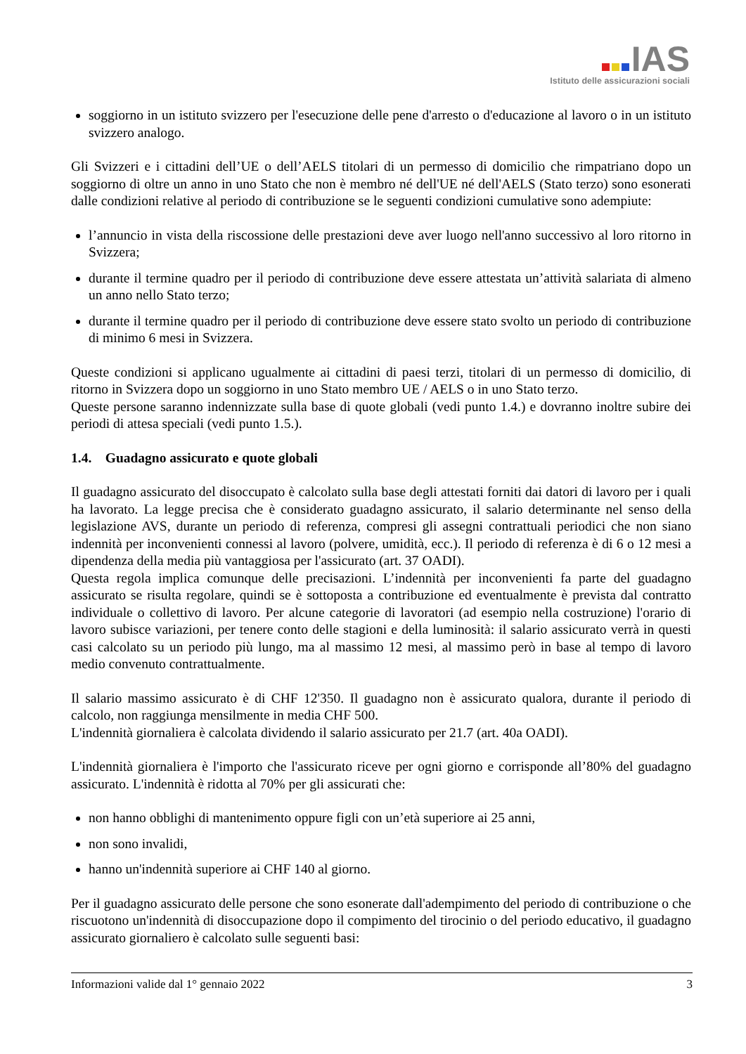IAS
Istituto delle assicurazioni sociali
soggiorno in un istituto svizzero per l'esecuzione delle pene d'arresto o d'educazione al lavoro o in un istituto svizzero analogo.
Gli Svizzeri e i cittadini dell’UE o dell’AELS titolari di un permesso di domicilio che rimpatriano dopo un soggiorno di oltre un anno in uno Stato che non è membro né dell'UE né dell'AELS (Stato terzo) sono esonerati dalle condizioni relative al periodo di contribuzione se le seguenti condizioni cumulative sono adempiute:
l’annuncio in vista della riscossione delle prestazioni deve aver luogo nell'anno successivo al loro ritorno in Svizzera;
durante il termine quadro per il periodo di contribuzione deve essere attestata un’attività salariata di almeno un anno nello Stato terzo;
durante il termine quadro per il periodo di contribuzione deve essere stato svolto un periodo di contribuzione di minimo 6 mesi in Svizzera.
Queste condizioni si applicano ugualmente ai cittadini di paesi terzi, titolari di un permesso di domicilio, di ritorno in Svizzera dopo un soggiorno in uno Stato membro UE / AELS o in uno Stato terzo.
Queste persone saranno indennizzate sulla base di quote globali (vedi punto 1.4.) e dovranno inoltre subire dei periodi di attesa speciali (vedi punto 1.5.).
1.4. Guadagno assicurato e quote globali
Il guadagno assicurato del disoccupato è calcolato sulla base degli attestati forniti dai datori di lavoro per i quali ha lavorato. La legge precisa che è considerato guadagno assicurato, il salario determinante nel senso della legislazione AVS, durante un periodo di referenza, compresi gli assegni contrattuali periodici che non siano indennità per inconvenienti connessi al lavoro (polvere, umidità, ecc.). Il periodo di referenza è di 6 o 12 mesi a dipendenza della media più vantaggiosa per l'assicurato (art. 37 OADI).
Questa regola implica comunque delle precisazioni. L’indennità per inconvenienti fa parte del guadagno assicurato se risulta regolare, quindi se è sottoposta a contribuzione ed eventualmente è prevista dal contratto individuale o collettivo di lavoro. Per alcune categorie di lavoratori (ad esempio nella costruzione) l'orario di lavoro subisce variazioni, per tenere conto delle stagioni e della luminosità: il salario assicurato verrà in questi casi calcolato su un periodo più lungo, ma al massimo 12 mesi, al massimo però in base al tempo di lavoro medio convenuto contrattualmente.
Il salario massimo assicurato è di CHF 12'350. Il guadagno non è assicurato qualora, durante il periodo di calcolo, non raggiunga mensilmente in media CHF 500.
L'indennità giornaliera è calcolata dividendo il salario assicurato per 21.7 (art. 40a OADI).
L'indennità giornaliera è l'importo che l'assicurato riceve per ogni giorno e corrisponde all’80% del guadagno assicurato. L'indennità è ridotta al 70% per gli assicurati che:
non hanno obblighi di mantenimento oppure figli con un’età superiore ai 25 anni,
non sono invalidi,
hanno un'indennità superiore ai CHF 140 al giorno.
Per il guadagno assicurato delle persone che sono esonerate dall'adempimento del periodo di contribuzione o che riscuotono un'indennità di disoccupazione dopo il compimento del tirocinio o del periodo educativo, il guadagno assicurato giornaliero è calcolato sulle seguenti basi:
Informazioni valide dal 1° gennaio 2022 3